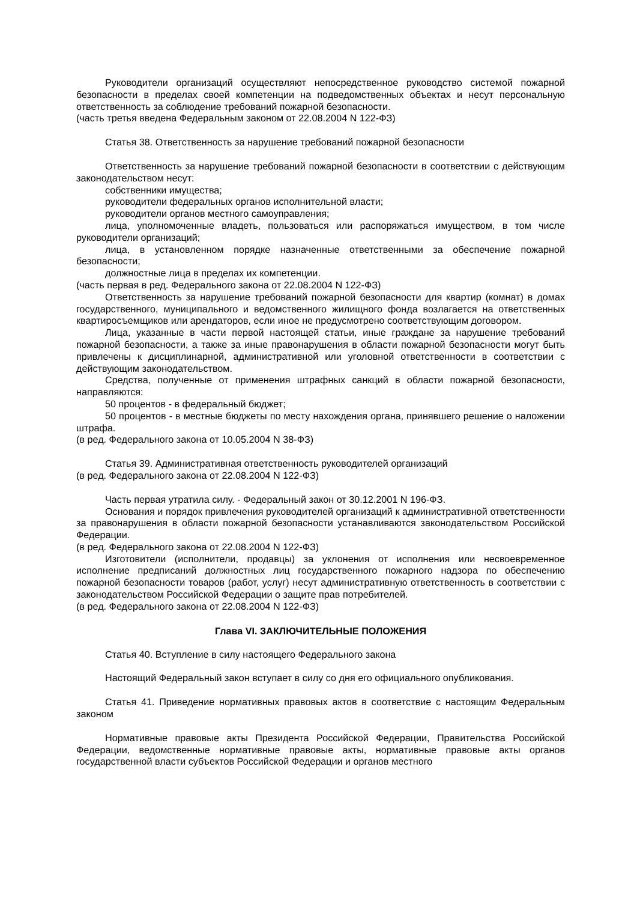Руководители организаций осуществляют непосредственное руководство системой пожарной безопасности в пределах своей компетенции на подведомственных объектах и несут персональную ответственность за соблюдение требований пожарной безопасности.
(часть третья введена Федеральным законом от 22.08.2004 N 122-ФЗ)
Статья 38. Ответственность за нарушение требований пожарной безопасности
Ответственность за нарушение требований пожарной безопасности в соответствии с действующим законодательством несут:
собственники имущества;
руководители федеральных органов исполнительной власти;
руководители органов местного самоуправления;
лица, уполномоченные владеть, пользоваться или распоряжаться имуществом, в том числе руководители организаций;
лица, в установленном порядке назначенные ответственными за обеспечение пожарной безопасности;
должностные лица в пределах их компетенции.
(часть первая в ред. Федерального закона от 22.08.2004 N 122-ФЗ)
Ответственность за нарушение требований пожарной безопасности для квартир (комнат) в домах государственного, муниципального и ведомственного жилищного фонда возлагается на ответственных квартиросъемщиков или арендаторов, если иное не предусмотрено соответствующим договором.
Лица, указанные в части первой настоящей статьи, иные граждане за нарушение требований пожарной безопасности, а также за иные правонарушения в области пожарной безопасности могут быть привлечены к дисциплинарной, административной или уголовной ответственности в соответствии с действующим законодательством.
Средства, полученные от применения штрафных санкций в области пожарной безопасности, направляются:
50 процентов - в федеральный бюджет;
50 процентов - в местные бюджеты по месту нахождения органа, принявшего решение о наложении штрафа.
(в ред. Федерального закона от 10.05.2004 N 38-ФЗ)
Статья 39. Административная ответственность руководителей организаций
(в ред. Федерального закона от 22.08.2004 N 122-ФЗ)
Часть первая утратила силу. - Федеральный закон от 30.12.2001 N 196-ФЗ.
Основания и порядок привлечения руководителей организаций к административной ответственности за правонарушения в области пожарной безопасности устанавливаются законодательством Российской Федерации.
(в ред. Федерального закона от 22.08.2004 N 122-ФЗ)
Изготовители (исполнители, продавцы) за уклонения от исполнения или несвоевременное исполнение предписаний должностных лиц государственного пожарного надзора по обеспечению пожарной безопасности товаров (работ, услуг) несут административную ответственность в соответствии с законодательством Российской Федерации о защите прав потребителей.
(в ред. Федерального закона от 22.08.2004 N 122-ФЗ)
Глава VI. ЗАКЛЮЧИТЕЛЬНЫЕ ПОЛОЖЕНИЯ
Статья 40. Вступление в силу настоящего Федерального закона
Настоящий Федеральный закон вступает в силу со дня его официального опубликования.
Статья 41. Приведение нормативных правовых актов в соответствие с настоящим Федеральным законом
Нормативные правовые акты Президента Российской Федерации, Правительства Российской Федерации, ведомственные нормативные правовые акты, нормативные правовые акты органов государственной власти субъектов Российской Федерации и органов местного